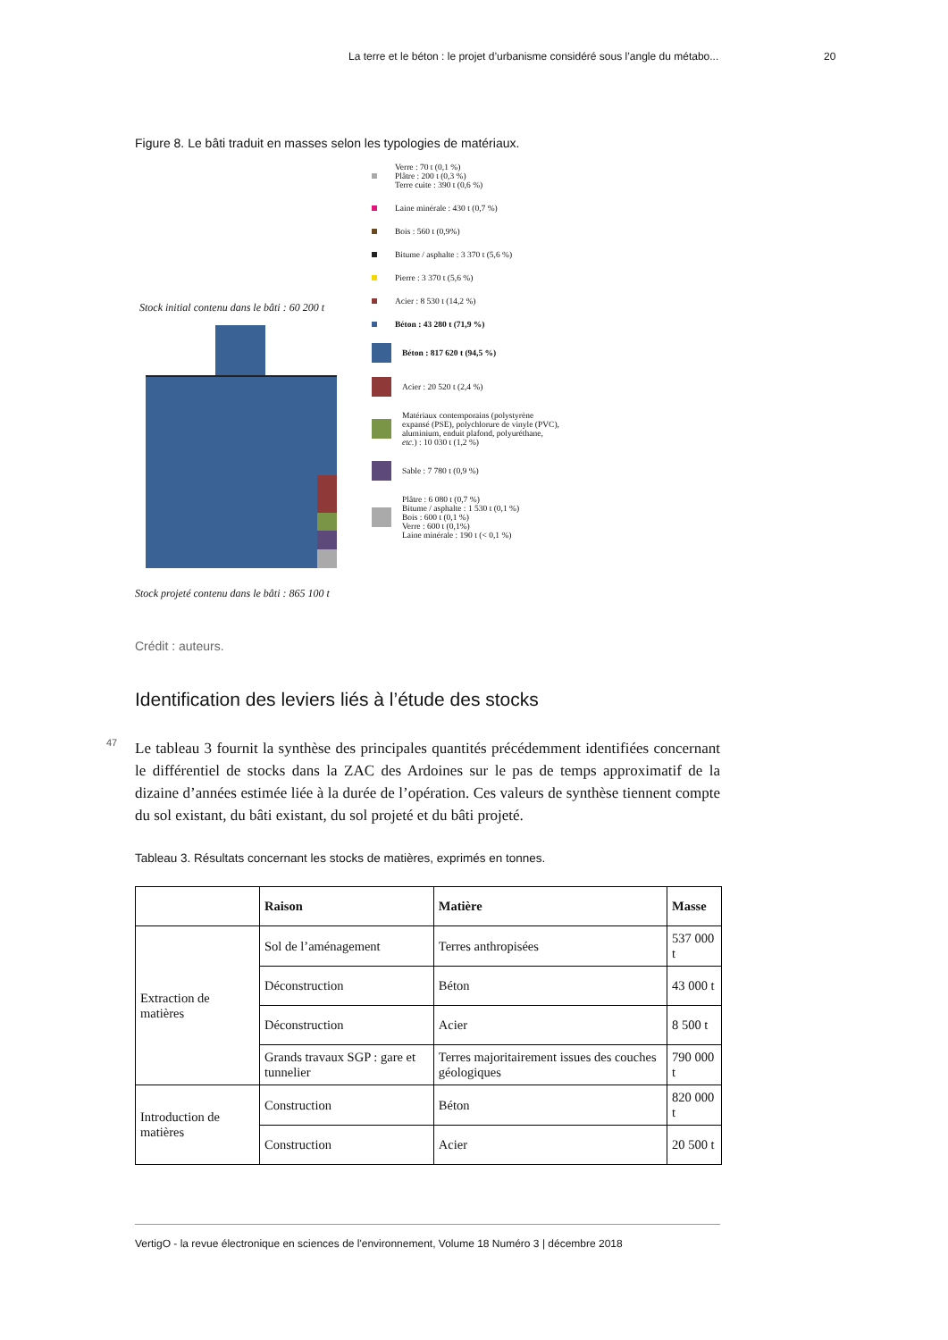La terre et le béton : le projet d’urbanisme considéré sous l’angle du métabo... 20
Figure 8. Le bâti traduit en masses selon les typologies de matériaux.
Stock initial contenu dans le bâti : 60 200 t
Stock projeté contenu dans le bâti : 865 100 t
Verre : 70 t (0,1 %)
Plâtre : 200 t (0,3 %)
Terre cuite : 390 t (0,6 %)
Laine minérale : 430 t (0,7 %)
Bois : 560 t (0,9%)
Bitume / asphalte : 3 370 t (5,6 %)
Pierre : 3 370 t (5,6 %)
Acier : 8 530 t (14,2 %)
Béton : 43 280 t (71,9 %)
Béton : 817 620 t (94,5 %)
Acier : 20 520 t (2,4 %)
Matériaux contemporains (polystyrène expansé (PSE), polychlorure de vinyle (PVC), aluminium, enduit plafond, polyuréthane, etc.) : 10 030 t (1,2 %)
Sable : 7 780 t (0,9 %)
Plâtre : 6 080 t (0,7 %)
Bitume / asphalte : 1 530 t (0,1 %)
Bois : 600 t (0,1 %)
Verre : 600 t (0,1%)
Laine minérale : 190 t (< 0,1 %)
Crédit : auteurs.
Identification des leviers liés à l’étude des stocks
47
Le tableau 3 fournit la synthèse des principales quantités précédemment identifiées concernant le différentiel de stocks dans la ZAC des Ardoines sur le pas de temps approximatif de la dizaine d’années estimée liée à la durée de l’opération. Ces valeurs de synthèse tiennent compte du sol existant, du bâti existant, du sol projeté et du bâti projeté.
Tableau 3. Résultats concernant les stocks de matières, exprimés en tonnes.
| | Raison | Matière | Masse |
| --- | --- | --- | --- |
| Extraction de matières | Sol de l’aménagement | Terres anthropisées | 537 000 t |
| | Déconstruction | Béton | 43 000 t |
| | Déconstruction | Acier | 8 500 t |
| | Grands travaux SGP : gare et tunnelier | Terres majoritairement issues des couches géologiques | 790 000 t |
| Introduction de matières | Construction | Béton | 820 000 t |
| | Construction | Acier | 20 500 t |
VertigO - la revue électronique en sciences de l'environnement, Volume 18 Numéro 3 | décembre 2018